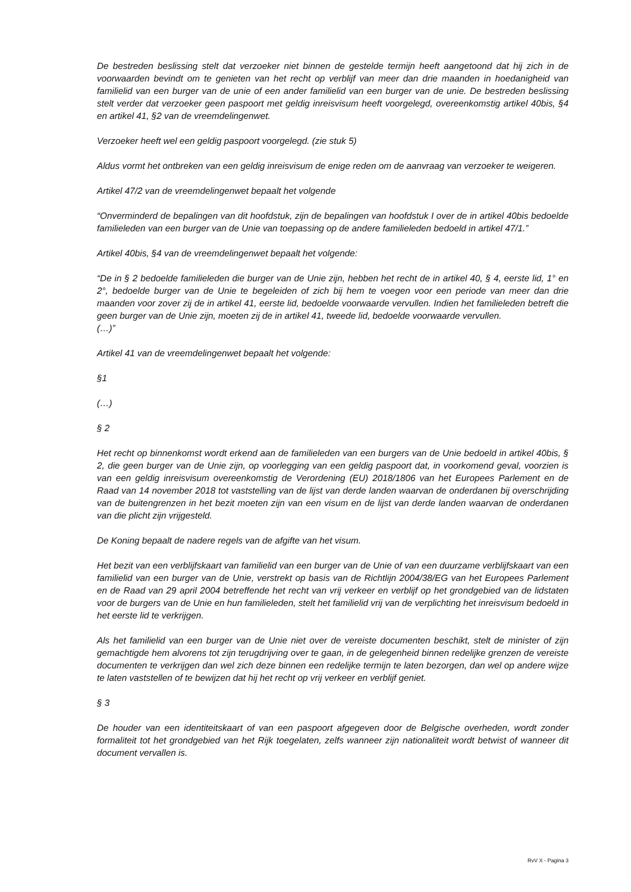De bestreden beslissing stelt dat verzoeker niet binnen de gestelde termijn heeft aangetoond dat hij zich in de voorwaarden bevindt om te genieten van het recht op verblijf van meer dan drie maanden in hoedanigheid van familielid van een burger van de unie of een ander familielid van een burger van de unie. De bestreden beslissing stelt verder dat verzoeker geen paspoort met geldig inreisvisum heeft voorgelegd, overeenkomstig artikel 40bis, §4 en artikel 41, §2 van de vreemdelingenwet.
Verzoeker heeft wel een geldig paspoort voorgelegd. (zie stuk 5)
Aldus vormt het ontbreken van een geldig inreisvisum de enige reden om de aanvraag van verzoeker te weigeren.
Artikel 47/2 van de vreemdelingenwet bepaalt het volgende
“Onverminderd de bepalingen van dit hoofdstuk, zijn de bepalingen van hoofdstuk I over de in artikel 40bis bedoelde familieleden van een burger van de Unie van toepassing op de andere familieleden bedoeld in artikel 47/1.”
Artikel 40bis, §4 van de vreemdelingenwet bepaalt het volgende:
“De in § 2 bedoelde familieleden die burger van de Unie zijn, hebben het recht de in artikel 40, § 4, eerste lid, 1° en 2°, bedoelde burger van de Unie te begeleiden of zich bij hem te voegen voor een periode van meer dan drie maanden voor zover zij de in artikel 41, eerste lid, bedoelde voorwaarde vervullen. Indien het familieleden betreft die geen burger van de Unie zijn, moeten zij de in artikel 41, tweede lid, bedoelde voorwaarde vervullen.
(…)”
Artikel 41 van de vreemdelingenwet bepaalt het volgende:
§1
(…)
§ 2
Het recht op binnenkomst wordt erkend aan de familieleden van een burgers van de Unie bedoeld in artikel 40bis, § 2, die geen burger van de Unie zijn, op voorlegging van een geldig paspoort dat, in voorkomend geval, voorzien is van een geldig inreisvisum overeenkomstig de Verordening (EU) 2018/1806 van het Europees Parlement en de Raad van 14 november 2018 tot vaststelling van de lijst van derde landen waarvan de onderdanen bij overschrijding van de buitengrenzen in het bezit moeten zijn van een visum en de lijst van derde landen waarvan de onderdanen van die plicht zijn vrijgesteld.
De Koning bepaalt de nadere regels van de afgifte van het visum.
Het bezit van een verblijfskaart van familielid van een burger van de Unie of van een duurzame verblijfskaart van een familielid van een burger van de Unie, verstrekt op basis van de Richtlijn 2004/38/EG van het Europees Parlement en de Raad van 29 april 2004 betreffende het recht van vrij verkeer en verblijf op het grondgebied van de lidstaten voor de burgers van de Unie en hun familieleden, stelt het familielid vrij van de verplichting het inreisvisum bedoeld in het eerste lid te verkrijgen.
Als het familielid van een burger van de Unie niet over de vereiste documenten beschikt, stelt de minister of zijn gemachtigde hem alvorens tot zijn terugdrijving over te gaan, in de gelegenheid binnen redelijke grenzen de vereiste documenten te verkrijgen dan wel zich deze binnen een redelijke termijn te laten bezorgen, dan wel op andere wijze te laten vaststellen of te bewijzen dat hij het recht op vrij verkeer en verblijf geniet.
§ 3
De houder van een identiteitskaart of van een paspoort afgegeven door de Belgische overheden, wordt zonder formaliteit tot het grondgebied van het Rijk toegelaten, zelfs wanneer zijn nationaliteit wordt betwist of wanneer dit document vervallen is.
RvV X - Pagina 3